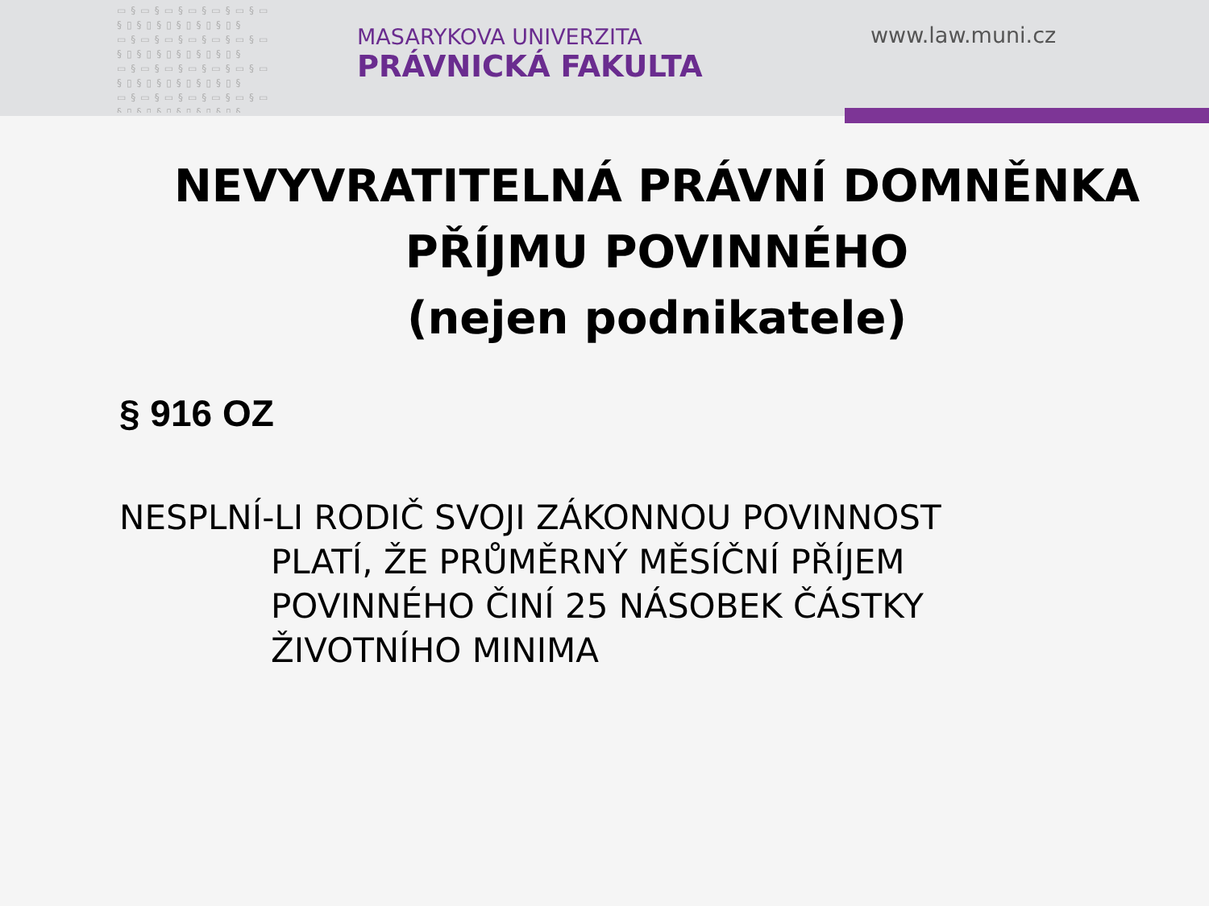▭§▭§▭§▭§▭§▭§▭ §▯§▯§▯§▯§▯§▯§ ▭§▭§▭§▭§▭§▭§▭ §▯§▯§▯§▯§▯§▯§ ▭§▭§▭§▭§▭§▭§▭ §▯§▯§▯§▯§▯§▯§ ▭§▭§▭§▭§▭§▭§▭ §▯§▯§▯§▯§▯§▯§
MASARYKOVA UNIVERZITA
PRÁVNICKÁ FAKULTA
www.law.muni.cz
NEVYVRATITELNÁ PRÁVNÍ DOMNĚNKA
PŘÍJMU POVINNÉHO
(nejen podnikatele)
§ 916 OZ
NESPLNÍ-LI RODIČ SVOJI ZÁKONNOU POVINNOST
PLATÍ, ŽE PRŮMĚRNÝ MĚSÍČNÍ PŘÍJEM POVINNÉHO ČINÍ 25 NÁSOBEK ČÁSTKY ŽIVOTNÍHO MINIMA